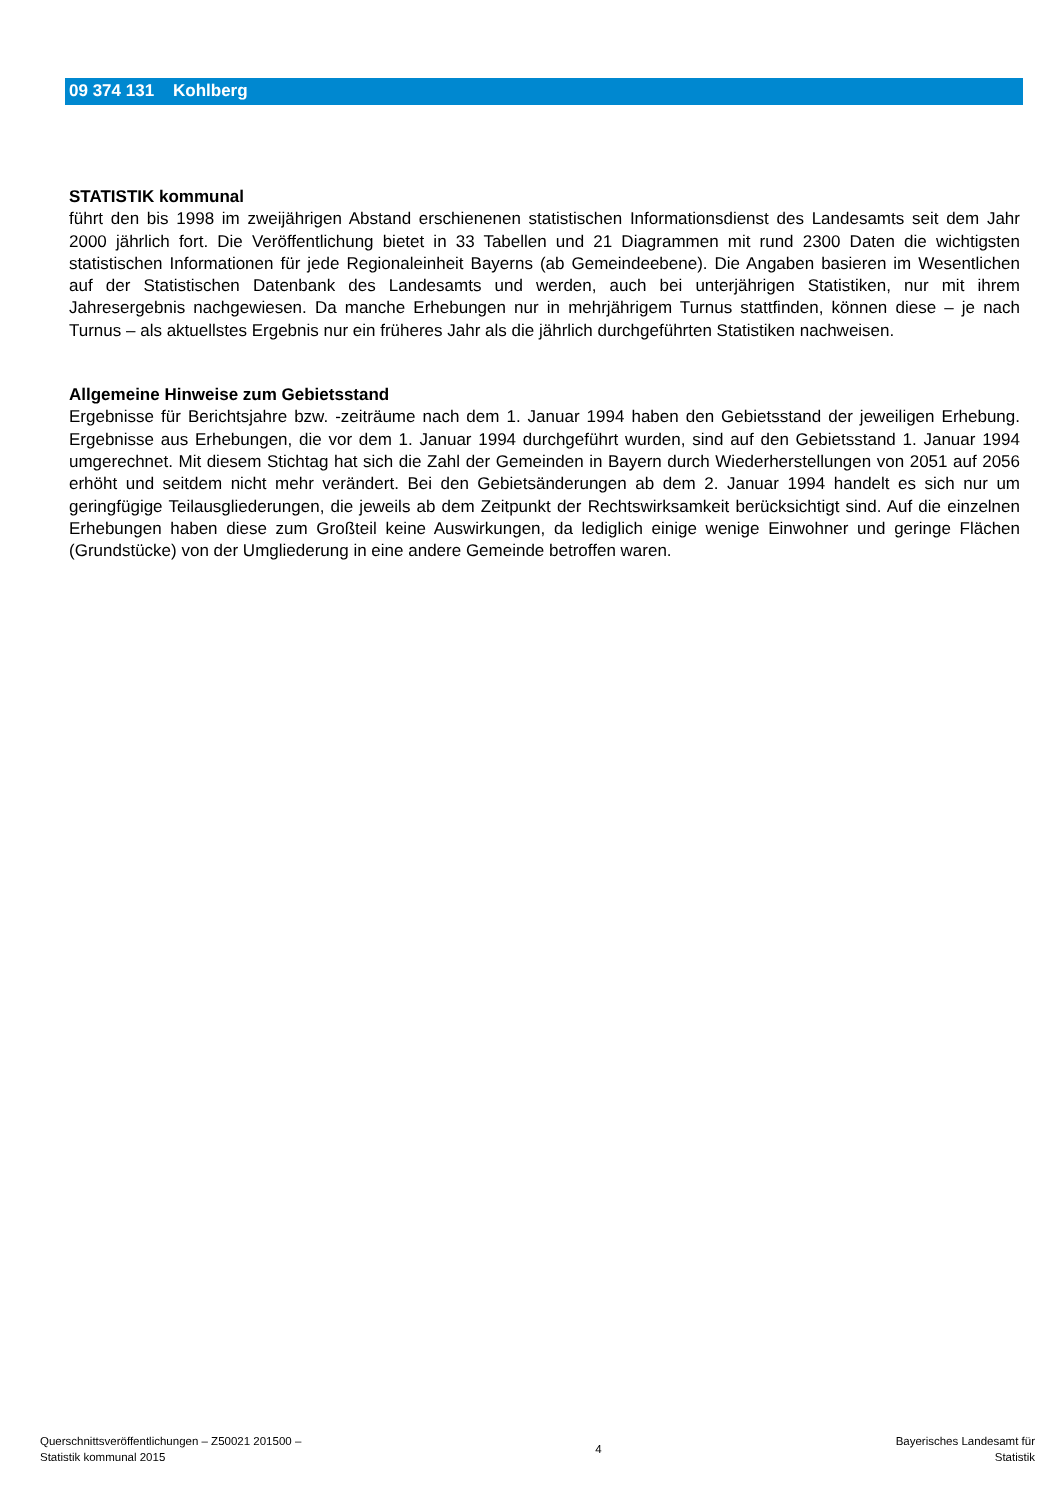09 374 131 Kohlberg
STATISTIK kommunal
führt den bis 1998 im zweijährigen Abstand erschienenen statistischen Informationsdienst des Landesamts seit dem Jahr 2000 jährlich fort. Die Veröffentlichung bietet in 33 Tabellen und 21 Diagrammen mit rund 2300 Daten die wichtigsten statistischen Informationen für jede Regionaleinheit Bayerns (ab Gemeindeebene). Die Angaben basieren im Wesentlichen auf der Statistischen Datenbank des Landesamts und werden, auch bei unterjährigen Statistiken, nur mit ihrem Jahresergebnis nachgewiesen. Da manche Erhebungen nur in mehrjährigem Turnus stattfinden, können diese – je nach Turnus – als aktuellstes Ergebnis nur ein früheres Jahr als die jährlich durchgeführten Statistiken nachweisen.
Allgemeine Hinweise zum Gebietsstand
Ergebnisse für Berichtsjahre bzw. -zeiträume nach dem 1. Januar 1994 haben den Gebietsstand der jeweiligen Erhebung. Ergebnisse aus Erhebungen, die vor dem 1. Januar 1994 durchgeführt wurden, sind auf den Gebietsstand 1. Januar 1994 umgerechnet. Mit diesem Stichtag hat sich die Zahl der Gemeinden in Bayern durch Wiederherstellungen von 2051 auf 2056 erhöht und seitdem nicht mehr verändert. Bei den Gebietsänderungen ab dem 2. Januar 1994 handelt es sich nur um geringfügige Teilausgliederungen, die jeweils ab dem Zeitpunkt der Rechtswirksamkeit berücksichtigt sind. Auf die einzelnen Erhebungen haben diese zum Großteil keine Auswirkungen, da lediglich einige wenige Einwohner und geringe Flächen (Grundstücke) von der Umgliederung in eine andere Gemeinde betroffen waren.
Querschnittsveröffentlichungen – Z50021 201500 –
Statistik kommunal 2015
4
Bayerisches Landesamt für
Statistik